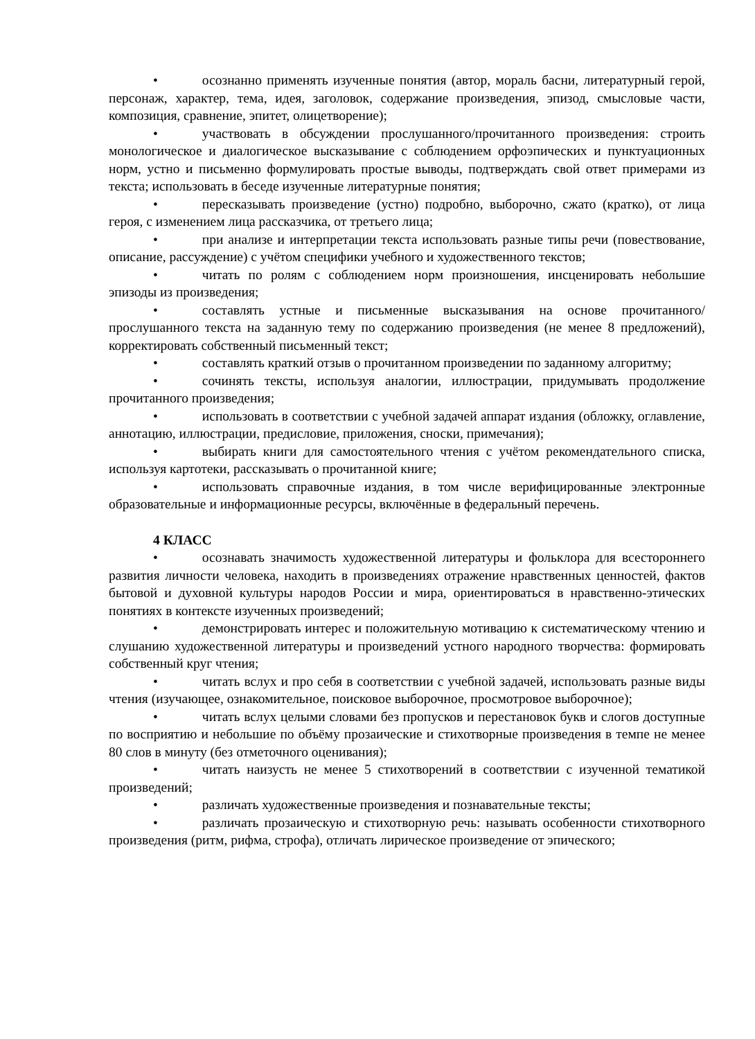• осознанно применять изученные понятия (автор, мораль басни, литературный герой, персонаж, характер, тема, идея, заголовок, содержание произведения, эпизод, смысловые части, композиция, сравнение, эпитет, олицетворение);
• участвовать в обсуждении прослушанного/прочитанного произведения: строить монологическое и диалогическое высказывание с соблюдением орфоэпических и пунктуационных норм, устно и письменно формулировать простые выводы, подтверждать свой ответ примерами из текста; использовать в беседе изученные литературные понятия;
• пересказывать произведение (устно) подробно, выборочно, сжато (кратко), от лица героя, с изменением лица рассказчика, от третьего лица;
• при анализе и интерпретации текста использовать разные типы речи (повествование, описание, рассуждение) с учётом специфики учебного и художественного текстов;
• читать по ролям с соблюдением норм произношения, инсценировать небольшие эпизоды из произведения;
• составлять устные и письменные высказывания на основе прочитанного/прослушанного текста на заданную тему по содержанию произведения (не менее 8 предложений), корректировать собственный письменный текст;
• составлять краткий отзыв о прочитанном произведении по заданному алгоритму;
• сочинять тексты, используя аналогии, иллюстрации, придумывать продолжение прочитанного произведения;
• использовать в соответствии с учебной задачей аппарат издания (обложку, оглавление, аннотацию, иллюстрации, предисловие, приложения, сноски, примечания);
• выбирать книги для самостоятельного чтения с учётом рекомендательного списка, используя картотеки, рассказывать о прочитанной книге;
• использовать справочные издания, в том числе верифицированные электронные образовательные и информационные ресурсы, включённые в федеральный перечень.
4 КЛАСС
• осознавать значимость художественной литературы и фольклора для всестороннего развития личности человека, находить в произведениях отражение нравственных ценностей, фактов бытовой и духовной культуры народов России и мира, ориентироваться в нравственно-этических понятиях в контексте изученных произведений;
• демонстрировать интерес и положительную мотивацию к систематическому чтению и слушанию художественной литературы и произведений устного народного творчества: формировать собственный круг чтения;
• читать вслух и про себя в соответствии с учебной задачей, использовать разные виды чтения (изучающее, ознакомительное, поисковое выборочное, просмотровое выборочное);
• читать вслух целыми словами без пропусков и перестановок букв и слогов доступные по восприятию и небольшие по объёму прозаические и стихотворные произведения в темпе не менее 80 слов в минуту (без отметочного оценивания);
• читать наизусть не менее 5 стихотворений в соответствии с изученной тематикой произведений;
• различать художественные произведения и познавательные тексты;
• различать прозаическую и стихотворную речь: называть особенности стихотворного произведения (ритм, рифма, строфа), отличать лирическое произведение от эпического;